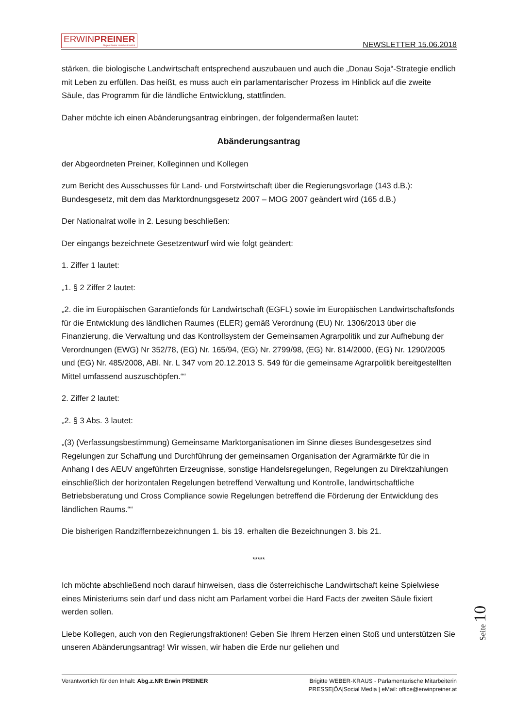ERWINPREINER
Abgeordneter zum Nationalrat
NEWSLETTER 15.06.2018
stärken, die biologische Landwirtschaft entsprechend auszubauen und auch die „Donau Soja“-Strategie endlich mit Leben zu erfüllen. Das heißt, es muss auch ein parlamentarischer Prozess im Hinblick auf die zweite Säule, das Programm für die ländliche Entwicklung, stattfinden.
Daher möchte ich einen Abänderungsantrag einbringen, der folgendermaßen lautet:
Abänderungsantrag
der Abgeordneten Preiner, Kolleginnen und Kollegen
zum Bericht des Ausschusses für Land- und Forstwirtschaft über die Regierungsvorlage (143 d.B.): Bundesgesetz, mit dem das Marktordnungsgesetz 2007 – MOG 2007 geändert wird (165 d.B.)
Der Nationalrat wolle in 2. Lesung beschließen:
Der eingangs bezeichnete Gesetzentwurf wird wie folgt geändert:
1. Ziffer 1 lautet:
„1. § 2 Ziffer 2 lautet:
„2. die im Europäischen Garantiefonds für Landwirtschaft (EGFL) sowie im Europäischen Landwirtschaftsfonds für die Entwicklung des ländlichen Raumes (ELER) gemäß Verordnung (EU) Nr. 1306/2013 über die Finanzierung, die Verwaltung und das Kontrollsystem der Gemeinsamen Agrarpolitik und zur Aufhebung der Verordnungen (EWG) Nr 352/78, (EG) Nr. 165/94, (EG) Nr. 2799/98, (EG) Nr. 814/2000, (EG) Nr. 1290/2005 und (EG) Nr. 485/2008, ABl. Nr. L 347 vom 20.12.2013 S. 549 für die gemeinsame Agrarpolitik bereitgestellten Mittel umfassend auszuschöpfen.““
2. Ziffer 2 lautet:
„2. § 3 Abs. 3 lautet:
„(3) (Verfassungsbestimmung) Gemeinsame Marktorganisationen im Sinne dieses Bundesgesetzes sind Regelungen zur Schaffung und Durchführung der gemeinsamen Organisation der Agrarmärkte für die in Anhang I des AEUV angeführten Erzeugnisse, sonstige Handelsregelungen, Regelungen zu Direktzahlungen einschließlich der horizontalen Regelungen betreffend Verwaltung und Kontrolle, landwirtschaftliche Betriebsberatung und Cross Compliance sowie Regelungen betreffend die Förderung der Entwicklung des ländlichen Raums.““
Die bisherigen Randziffernbezeichnungen 1. bis 19. erhalten die Bezeichnungen 3. bis 21.
*****
Ich möchte abschließend noch darauf hinweisen, dass die österreichische Landwirtschaft keine Spielwiese eines Ministeriums sein darf und dass nicht am Parlament vorbei die Hard Facts der zweiten Säule fixiert werden sollen.
Liebe Kollegen, auch von den Regierungsfraktionen! Geben Sie Ihrem Herzen einen Stoß und unterstützen Sie unseren Abänderungsantrag! Wir wissen, wir haben die Erde nur geliehen und
Seite 10
Verantwortlich für den Inhalt: Abg.z.NR Erwin PREINER
Brigitte WEBER-KRAUS - Parlamentarische Mitarbeiterin
PRESSE|ÖA|Social Media | eMail: office@erwinpreiner.at